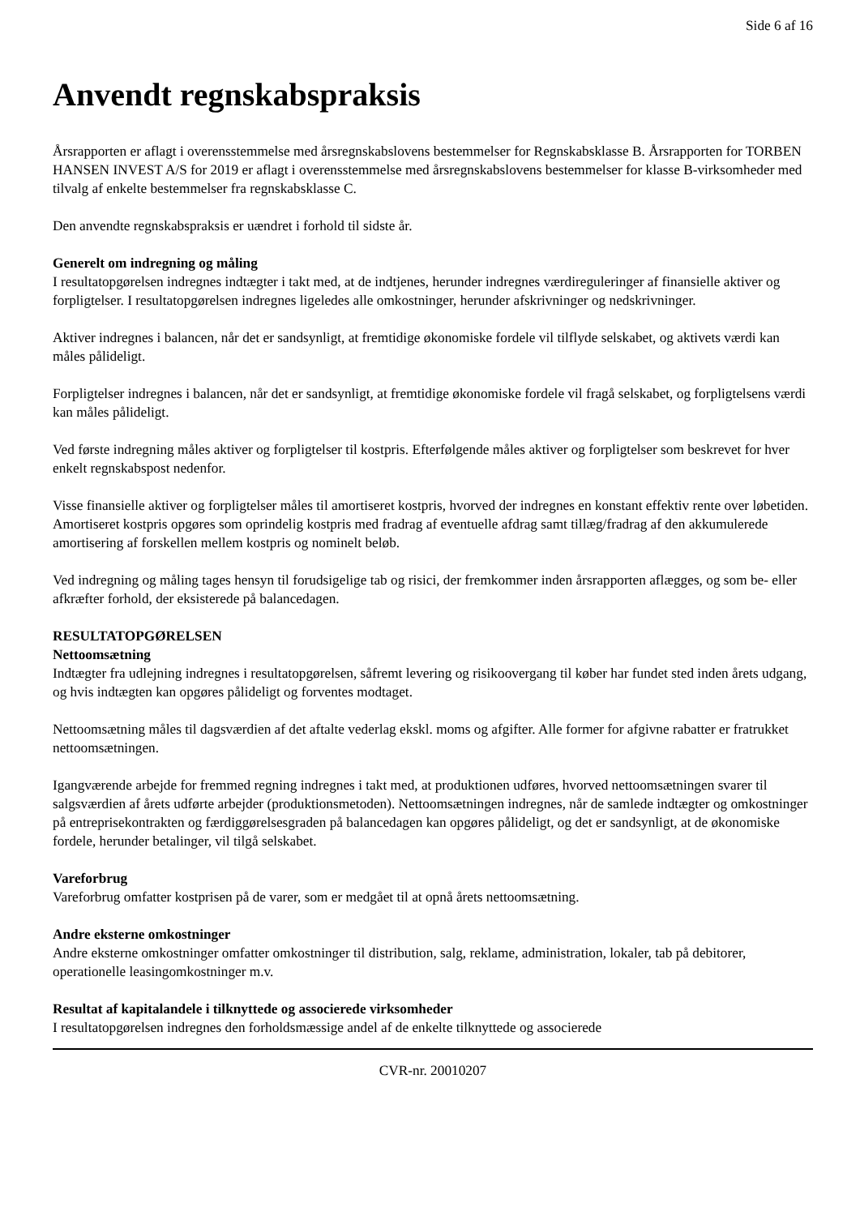Side 6 af 16
Anvendt regnskabspraksis
Årsrapporten er aflagt i overensstemmelse med årsregnskabslovens bestemmelser for Regnskabsklasse B. Årsrapporten for TORBEN HANSEN INVEST A/S for 2019 er aflagt i overensstemmelse med årsregnskabslovens bestemmelser for klasse B-virksomheder med tilvalg af enkelte bestemmelser fra regnskabsklasse C.
Den anvendte regnskabspraksis er uændret i forhold til sidste år.
Generelt om indregning og måling
I resultatopgørelsen indregnes indtægter i takt med, at de indtjenes, herunder indregnes værdireguleringer af finansielle aktiver og forpligtelser. I resultatopgørelsen indregnes ligeledes alle omkostninger, herunder afskrivninger og nedskrivninger.
Aktiver indregnes i balancen, når det er sandsynligt, at fremtidige økonomiske fordele vil tilflyde selskabet, og aktivets værdi kan måles pålideligt.
Forpligtelser indregnes i balancen, når det er sandsynligt, at fremtidige økonomiske fordele vil fragå selskabet, og forpligtelsens værdi kan måles pålideligt.
Ved første indregning måles aktiver og forpligtelser til kostpris. Efterfølgende måles aktiver og forpligtelser som beskrevet for hver enkelt regnskabspost nedenfor.
Visse finansielle aktiver og forpligtelser måles til amortiseret kostpris, hvorved der indregnes en konstant effektiv rente over løbetiden. Amortiseret kostpris opgøres som oprindelig kostpris med fradrag af eventuelle afdrag samt tillæg/fradrag af den akkumulerede amortisering af forskellen mellem kostpris og nominelt beløb.
Ved indregning og måling tages hensyn til forudsigelige tab og risici, der fremkommer inden årsrapporten aflægges, og som be- eller afkræfter forhold, der eksisterede på balancedagen.
RESULTATOPGØRELSEN
Nettoomsætning
Indtægter fra udlejning indregnes i resultatopgørelsen, såfremt levering og risikoovergang til køber har fundet sted inden årets udgang, og hvis indtægten kan opgøres pålideligt og forventes modtaget.
Nettoomsætning måles til dagsværdien af det aftalte vederlag ekskl. moms og afgifter. Alle former for afgivne rabatter er fratrukket nettoomsætningen.
Igangværende arbejde for fremmed regning indregnes i takt med, at produktionen udføres, hvorved nettoomsætningen svarer til salgsværdien af årets udførte arbejder (produktionsmetoden). Nettoomsætningen indregnes, når de samlede indtægter og omkostninger på entreprisekontrakten og færdiggørelsesgraden på balancedagen kan opgøres pålideligt, og det er sandsynligt, at de økonomiske fordele, herunder betalinger, vil tilgå selskabet.
Vareforbrug
Vareforbrug omfatter kostprisen på de varer, som er medgået til at opnå årets nettoomsætning.
Andre eksterne omkostninger
Andre eksterne omkostninger omfatter omkostninger til distribution, salg, reklame, administration, lokaler, tab på debitorer, operationelle leasingomkostninger m.v.
Resultat af kapitalandele i tilknyttede og associerede virksomheder
I resultatopgørelsen indregnes den forholdsmæssige andel af de enkelte tilknyttede og associerede
CVR-nr. 20010207